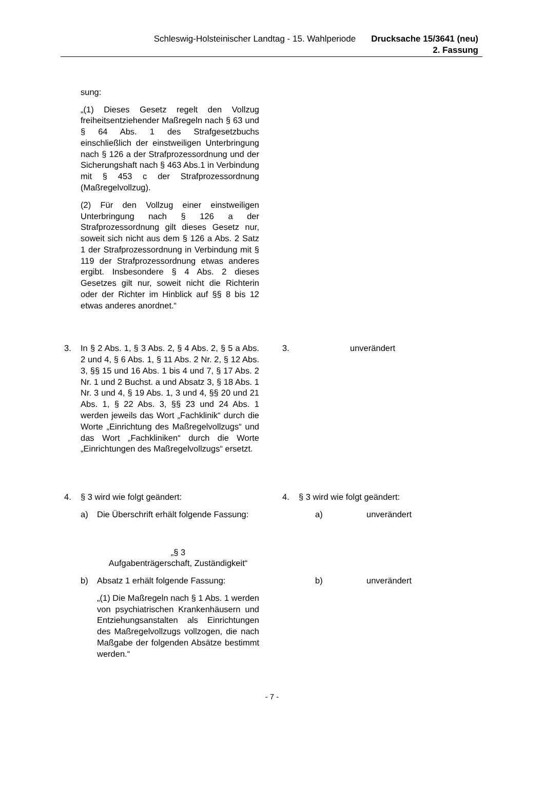Schleswig-Holsteinischer Landtag - 15. Wahlperiode
Drucksache 15/3641 (neu)
2. Fassung
sung:
„(1) Dieses Gesetz regelt den Vollzug freiheitsentziehender Maßregeln nach § 63 und § 64 Abs. 1 des Strafgesetzbuchs einschließlich der einstweiligen Unterbringung nach § 126 a der Strafprozessordnung und der Sicherungshaft nach § 463 Abs.1 in Verbindung mit § 453 c der Strafprozessordnung (Maßregelvollzug).
(2) Für den Vollzug einer einstweiligen Unterbringung nach § 126 a der Strafprozessordnung gilt dieses Gesetz nur, soweit sich nicht aus dem § 126 a Abs. 2 Satz 1 der Strafprozessordnung in Verbindung mit § 119 der Strafprozessordnung etwas anderes ergibt. Insbesondere § 4 Abs. 2 dieses Gesetzes gilt nur, soweit nicht die Richterin oder der Richter im Hinblick auf §§ 8 bis 12 etwas anderes anordnet.“
3. In § 2 Abs. 1, § 3 Abs. 2, § 4 Abs. 2, § 5 a Abs. 2 und 4, § 6 Abs. 1, § 11 Abs. 2 Nr. 2, § 12 Abs. 3, §§ 15 und 16 Abs. 1 bis 4 und 7, § 17 Abs. 2 Nr. 1 und 2 Buchst. a und Absatz 3, § 18 Abs. 1 Nr. 3 und 4, § 19 Abs. 1, 3 und 4, §§ 20 und 21 Abs. 1, § 22 Abs. 3, §§ 23 und 24 Abs. 1 werden jeweils das Wort „Fachklinik“ durch die Worte „Einrichtung des Maßregelvollzugs“ und das Wort „Fachkliniken“ durch die Worte „Einrichtungen des Maßregelvollzugs“ ersetzt.
3. unverändert
4. § 3 wird wie folgt geändert: 4. § 3 wird wie folgt geändert:
a) Die Überschrift erhält folgende Fassung:
a) unverändert
„§ 3
Aufgabenträgerschaft, Zuständigkeit“
b) Absatz 1 erhält folgende Fassung: b) unverändert
„(1) Die Maßregeln nach § 1 Abs. 1 werden von psychiatrischen Krankenhäusern und Entziehungsanstalten als Einrichtungen des Maßregelvollzugs vollzogen, die nach Maßgabe der folgenden Absätze bestimmt werden.“
- 7 -